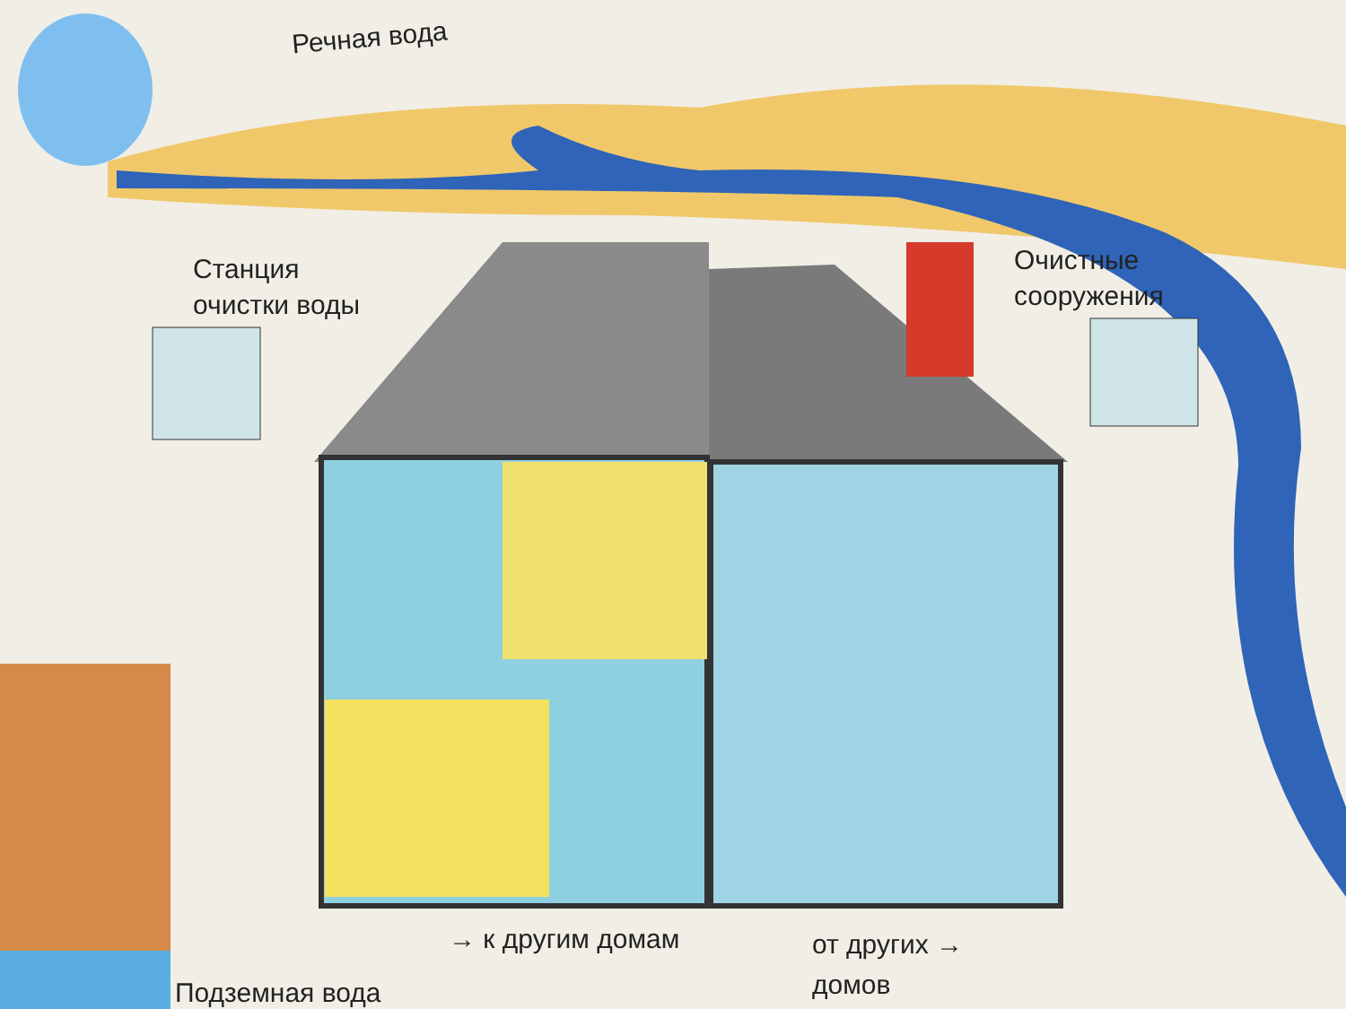Речная вода
Станция
очистки воды
Очистные
сооружения
→ к другим домам
от других →
домов
Подземная вода